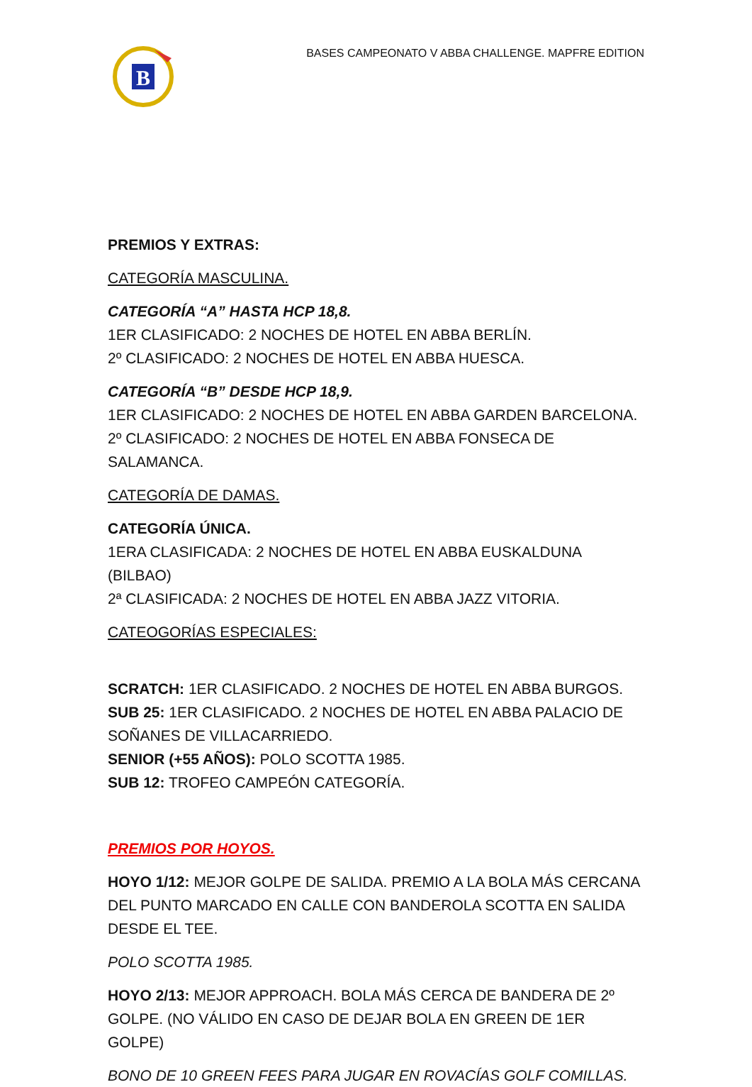B
BASES CAMPEONATO V ABBA CHALLENGE. MAPFRE EDITION
PREMIOS Y EXTRAS:
CATEGORÍA MASCULINA.
CATEGORÍA “A” HASTA HCP 18,8.
1ER CLASIFICADO: 2 NOCHES DE HOTEL EN ABBA BERLÍN.
2º CLASIFICADO: 2 NOCHES DE HOTEL EN ABBA HUESCA.
CATEGORÍA “B” DESDE HCP 18,9.
1ER CLASIFICADO: 2 NOCHES DE HOTEL EN ABBA GARDEN BARCELONA.
2º CLASIFICADO: 2 NOCHES DE HOTEL EN ABBA FONSECA DE SALAMANCA.
CATEGORÍA DE DAMAS.
CATEGORÍA ÚNICA.
1ERA CLASIFICADA: 2 NOCHES DE HOTEL EN ABBA EUSKALDUNA (BILBAO)
2ª CLASIFICADA: 2 NOCHES DE HOTEL EN ABBA JAZZ VITORIA.
CATEOGORÍAS ESPECIALES:
SCRATCH: 1ER CLASIFICADO. 2 NOCHES DE HOTEL EN ABBA BURGOS.
SUB 25: 1ER CLASIFICADO. 2 NOCHES DE HOTEL EN ABBA PALACIO DE SOÑANES DE VILLACARRIEDO.
SENIOR (+55 AÑOS): POLO SCOTTA 1985.
SUB 12: TROFEO CAMPEÓN CATEGORÍA.
PREMIOS POR HOYOS.
HOYO 1/12: MEJOR GOLPE DE SALIDA. PREMIO A LA BOLA MÁS CERCANA DEL PUNTO MARCADO EN CALLE CON BANDEROLA SCOTTA EN SALIDA DESDE EL TEE.
POLO SCOTTA 1985.
HOYO 2/13: MEJOR APPROACH. BOLA MÁS CERCA DE BANDERA DE 2º GOLPE. (NO VÁLIDO EN CASO DE DEJAR BOLA EN GREEN DE 1ER GOLPE)
BONO DE 10 GREEN FEES PARA JUGAR EN ROVACÍAS GOLF COMILLAS.